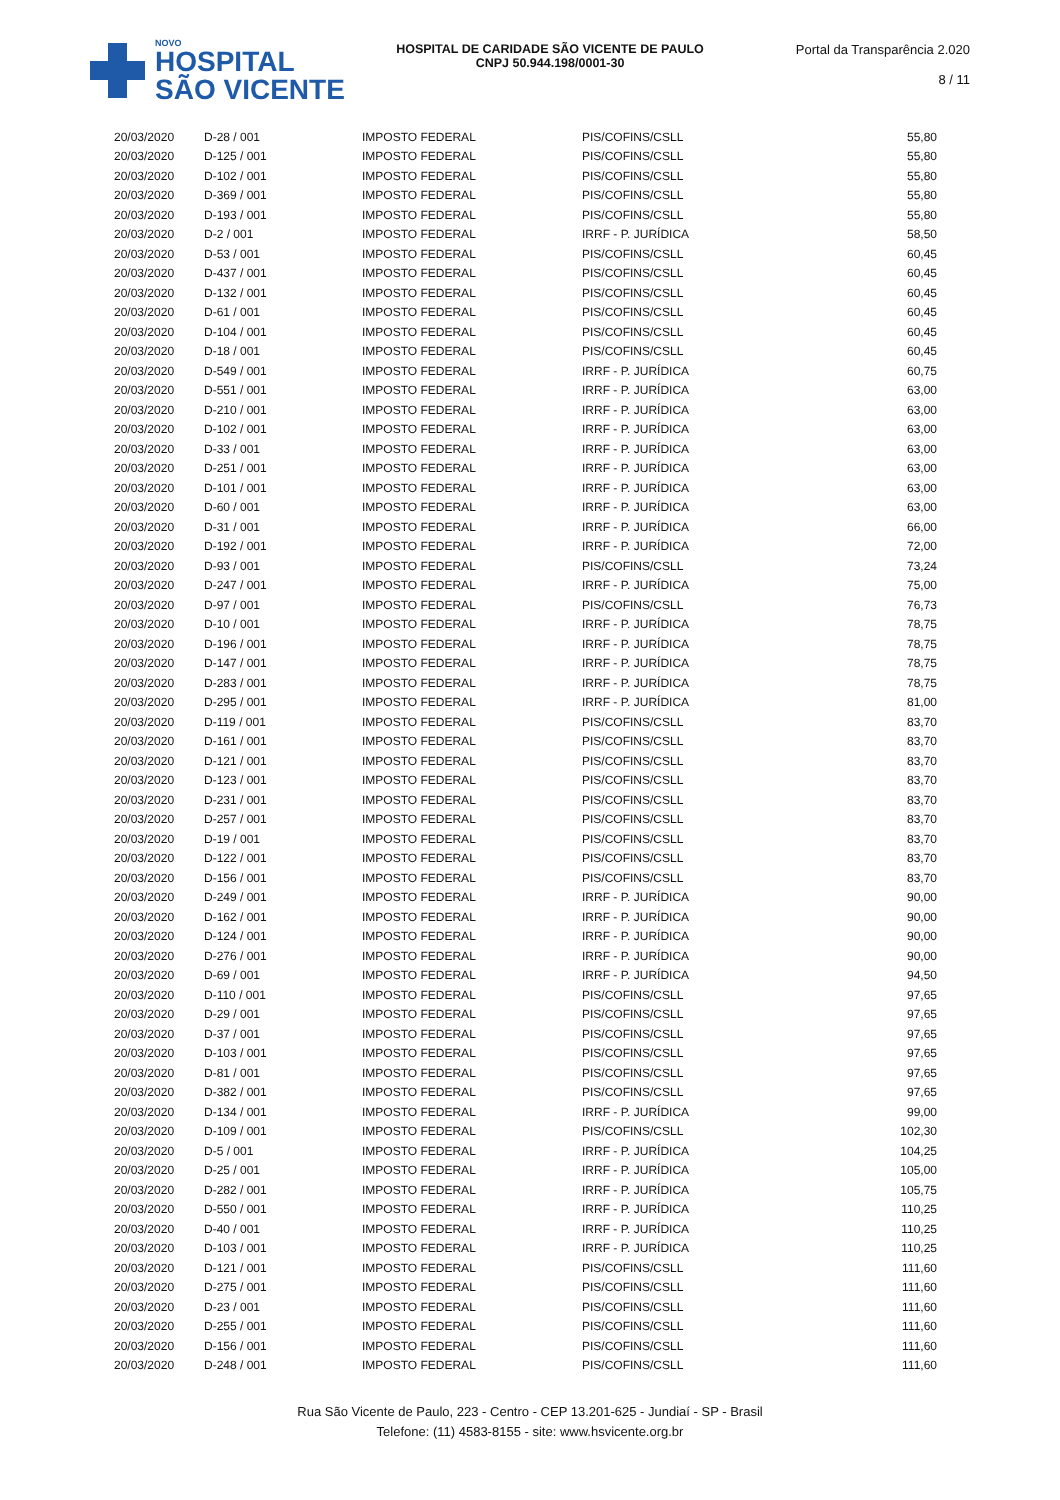NOVO
HOSPITAL
SÃO VICENTE
HOSPITAL DE CARIDADE SÃO VICENTE DE PAULO
CNPJ 50.944.198/0001-30
Portal da Transparência 2.020
8 / 11
| 20/03/2020 | D-28 / 001 | IMPOSTO FEDERAL | PIS/COFINS/CSLL | 55,80 |
| 20/03/2020 | D-125 / 001 | IMPOSTO FEDERAL | PIS/COFINS/CSLL | 55,80 |
| 20/03/2020 | D-102 / 001 | IMPOSTO FEDERAL | PIS/COFINS/CSLL | 55,80 |
| 20/03/2020 | D-369 / 001 | IMPOSTO FEDERAL | PIS/COFINS/CSLL | 55,80 |
| 20/03/2020 | D-193 / 001 | IMPOSTO FEDERAL | PIS/COFINS/CSLL | 55,80 |
| 20/03/2020 | D-2 / 001 | IMPOSTO FEDERAL | IRRF - P. JURÍDICA | 58,50 |
| 20/03/2020 | D-53 / 001 | IMPOSTO FEDERAL | PIS/COFINS/CSLL | 60,45 |
| 20/03/2020 | D-437 / 001 | IMPOSTO FEDERAL | PIS/COFINS/CSLL | 60,45 |
| 20/03/2020 | D-132 / 001 | IMPOSTO FEDERAL | PIS/COFINS/CSLL | 60,45 |
| 20/03/2020 | D-61 / 001 | IMPOSTO FEDERAL | PIS/COFINS/CSLL | 60,45 |
| 20/03/2020 | D-104 / 001 | IMPOSTO FEDERAL | PIS/COFINS/CSLL | 60,45 |
| 20/03/2020 | D-18 / 001 | IMPOSTO FEDERAL | PIS/COFINS/CSLL | 60,45 |
| 20/03/2020 | D-549 / 001 | IMPOSTO FEDERAL | IRRF - P. JURÍDICA | 60,75 |
| 20/03/2020 | D-551 / 001 | IMPOSTO FEDERAL | IRRF - P. JURÍDICA | 63,00 |
| 20/03/2020 | D-210 / 001 | IMPOSTO FEDERAL | IRRF - P. JURÍDICA | 63,00 |
| 20/03/2020 | D-102 / 001 | IMPOSTO FEDERAL | IRRF - P. JURÍDICA | 63,00 |
| 20/03/2020 | D-33 / 001 | IMPOSTO FEDERAL | IRRF - P. JURÍDICA | 63,00 |
| 20/03/2020 | D-251 / 001 | IMPOSTO FEDERAL | IRRF - P. JURÍDICA | 63,00 |
| 20/03/2020 | D-101 / 001 | IMPOSTO FEDERAL | IRRF - P. JURÍDICA | 63,00 |
| 20/03/2020 | D-60 / 001 | IMPOSTO FEDERAL | IRRF - P. JURÍDICA | 63,00 |
| 20/03/2020 | D-31 / 001 | IMPOSTO FEDERAL | IRRF - P. JURÍDICA | 66,00 |
| 20/03/2020 | D-192 / 001 | IMPOSTO FEDERAL | IRRF - P. JURÍDICA | 72,00 |
| 20/03/2020 | D-93 / 001 | IMPOSTO FEDERAL | PIS/COFINS/CSLL | 73,24 |
| 20/03/2020 | D-247 / 001 | IMPOSTO FEDERAL | IRRF - P. JURÍDICA | 75,00 |
| 20/03/2020 | D-97 / 001 | IMPOSTO FEDERAL | PIS/COFINS/CSLL | 76,73 |
| 20/03/2020 | D-10 / 001 | IMPOSTO FEDERAL | IRRF - P. JURÍDICA | 78,75 |
| 20/03/2020 | D-196 / 001 | IMPOSTO FEDERAL | IRRF - P. JURÍDICA | 78,75 |
| 20/03/2020 | D-147 / 001 | IMPOSTO FEDERAL | IRRF - P. JURÍDICA | 78,75 |
| 20/03/2020 | D-283 / 001 | IMPOSTO FEDERAL | IRRF - P. JURÍDICA | 78,75 |
| 20/03/2020 | D-295 / 001 | IMPOSTO FEDERAL | IRRF - P. JURÍDICA | 81,00 |
| 20/03/2020 | D-119 / 001 | IMPOSTO FEDERAL | PIS/COFINS/CSLL | 83,70 |
| 20/03/2020 | D-161 / 001 | IMPOSTO FEDERAL | PIS/COFINS/CSLL | 83,70 |
| 20/03/2020 | D-121 / 001 | IMPOSTO FEDERAL | PIS/COFINS/CSLL | 83,70 |
| 20/03/2020 | D-123 / 001 | IMPOSTO FEDERAL | PIS/COFINS/CSLL | 83,70 |
| 20/03/2020 | D-231 / 001 | IMPOSTO FEDERAL | PIS/COFINS/CSLL | 83,70 |
| 20/03/2020 | D-257 / 001 | IMPOSTO FEDERAL | PIS/COFINS/CSLL | 83,70 |
| 20/03/2020 | D-19 / 001 | IMPOSTO FEDERAL | PIS/COFINS/CSLL | 83,70 |
| 20/03/2020 | D-122 / 001 | IMPOSTO FEDERAL | PIS/COFINS/CSLL | 83,70 |
| 20/03/2020 | D-156 / 001 | IMPOSTO FEDERAL | PIS/COFINS/CSLL | 83,70 |
| 20/03/2020 | D-249 / 001 | IMPOSTO FEDERAL | IRRF - P. JURÍDICA | 90,00 |
| 20/03/2020 | D-162 / 001 | IMPOSTO FEDERAL | IRRF - P. JURÍDICA | 90,00 |
| 20/03/2020 | D-124 / 001 | IMPOSTO FEDERAL | IRRF - P. JURÍDICA | 90,00 |
| 20/03/2020 | D-276 / 001 | IMPOSTO FEDERAL | IRRF - P. JURÍDICA | 90,00 |
| 20/03/2020 | D-69 / 001 | IMPOSTO FEDERAL | IRRF - P. JURÍDICA | 94,50 |
| 20/03/2020 | D-110 / 001 | IMPOSTO FEDERAL | PIS/COFINS/CSLL | 97,65 |
| 20/03/2020 | D-29 / 001 | IMPOSTO FEDERAL | PIS/COFINS/CSLL | 97,65 |
| 20/03/2020 | D-37 / 001 | IMPOSTO FEDERAL | PIS/COFINS/CSLL | 97,65 |
| 20/03/2020 | D-103 / 001 | IMPOSTO FEDERAL | PIS/COFINS/CSLL | 97,65 |
| 20/03/2020 | D-81 / 001 | IMPOSTO FEDERAL | PIS/COFINS/CSLL | 97,65 |
| 20/03/2020 | D-382 / 001 | IMPOSTO FEDERAL | PIS/COFINS/CSLL | 97,65 |
| 20/03/2020 | D-134 / 001 | IMPOSTO FEDERAL | IRRF - P. JURÍDICA | 99,00 |
| 20/03/2020 | D-109 / 001 | IMPOSTO FEDERAL | PIS/COFINS/CSLL | 102,30 |
| 20/03/2020 | D-5 / 001 | IMPOSTO FEDERAL | IRRF - P. JURÍDICA | 104,25 |
| 20/03/2020 | D-25 / 001 | IMPOSTO FEDERAL | IRRF - P. JURÍDICA | 105,00 |
| 20/03/2020 | D-282 / 001 | IMPOSTO FEDERAL | IRRF - P. JURÍDICA | 105,75 |
| 20/03/2020 | D-550 / 001 | IMPOSTO FEDERAL | IRRF - P. JURÍDICA | 110,25 |
| 20/03/2020 | D-40 / 001 | IMPOSTO FEDERAL | IRRF - P. JURÍDICA | 110,25 |
| 20/03/2020 | D-103 / 001 | IMPOSTO FEDERAL | IRRF - P. JURÍDICA | 110,25 |
| 20/03/2020 | D-121 / 001 | IMPOSTO FEDERAL | PIS/COFINS/CSLL | 111,60 |
| 20/03/2020 | D-275 / 001 | IMPOSTO FEDERAL | PIS/COFINS/CSLL | 111,60 |
| 20/03/2020 | D-23 / 001 | IMPOSTO FEDERAL | PIS/COFINS/CSLL | 111,60 |
| 20/03/2020 | D-255 / 001 | IMPOSTO FEDERAL | PIS/COFINS/CSLL | 111,60 |
| 20/03/2020 | D-156 / 001 | IMPOSTO FEDERAL | PIS/COFINS/CSLL | 111,60 |
| 20/03/2020 | D-248 / 001 | IMPOSTO FEDERAL | PIS/COFINS/CSLL | 111,60 |
Rua São Vicente de Paulo, 223 - Centro - CEP 13.201-625 - Jundiaí - SP - Brasil
Telefone: (11) 4583-8155 - site: www.hsvicente.org.br